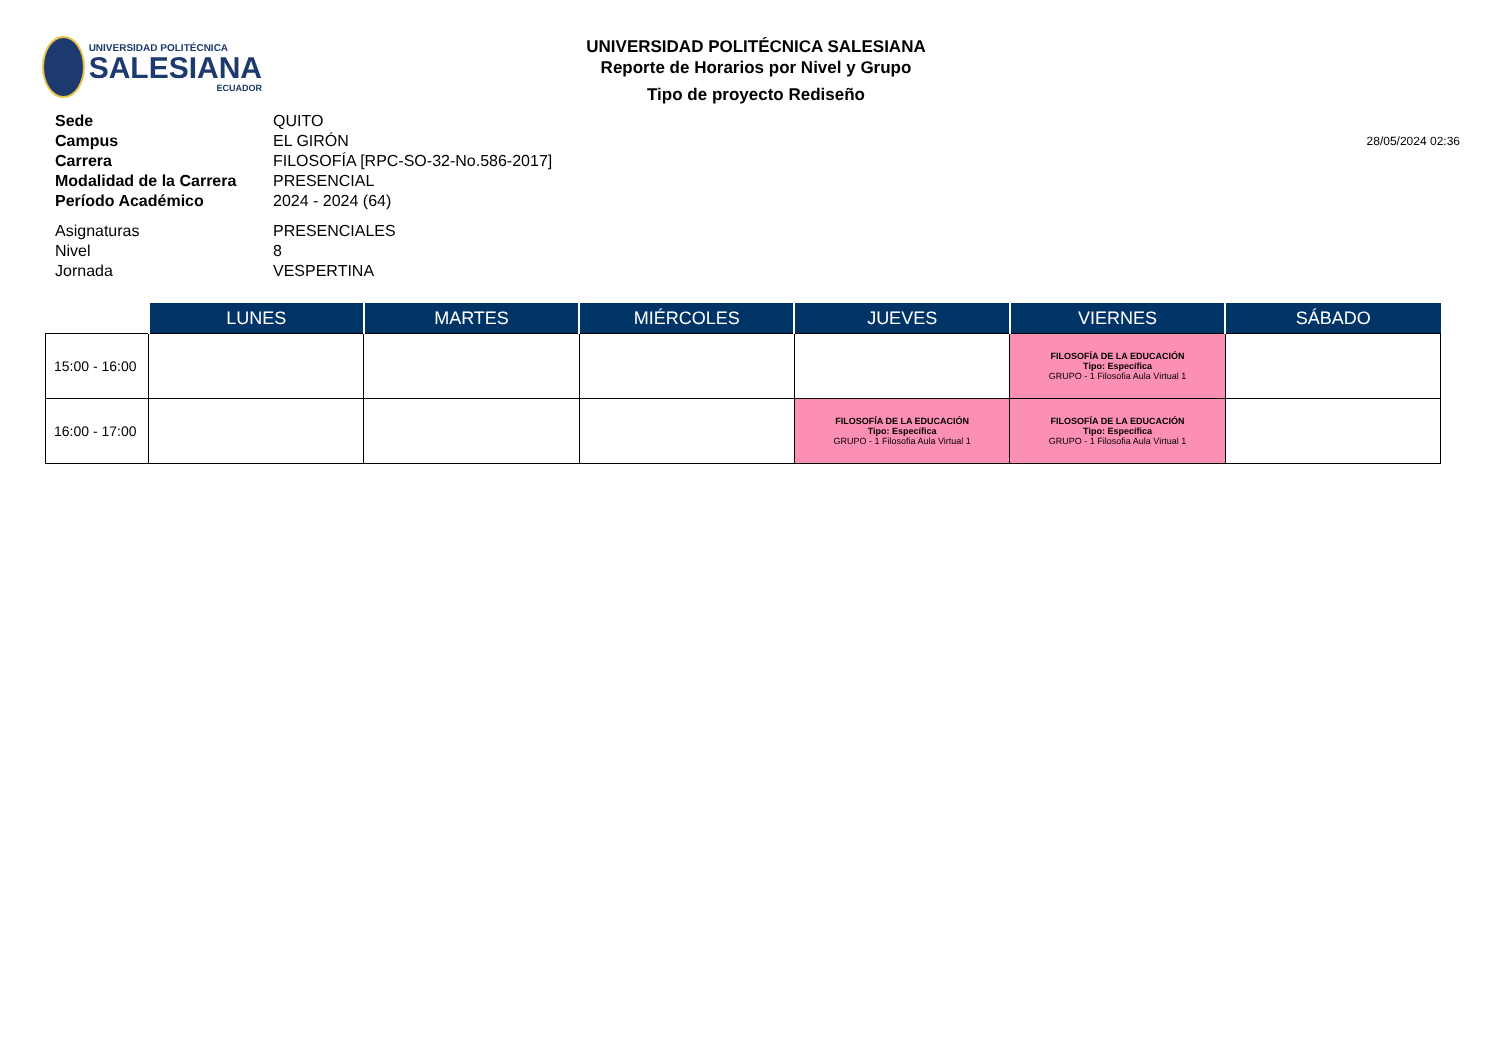UNIVERSIDAD POLITÉCNICA
SALESIANA
ECUADOR
UNIVERSIDAD POLITÉCNICA SALESIANA
Reporte de Horarios por Nivel y Grupo
Tipo de proyecto Rediseño
28/05/2024 02:36
Sede QUITO
Campus EL GIRÓN
Carrera FILOSOFÍA [RPC-SO-32-No.586-2017]
Modalidad de la Carrera
PRESENCIAL
Período Académico 2024 - 2024 (64)
Asignaturas PRESENCIALES
Nivel 8
Jornada VESPERTINA
| | LUNES | MARTES | MIÉRCOLES | JUEVES | VIERNES | SÁBADO |
| --- | --- | --- | --- | --- | --- | --- |
| 15:00 - 16:00 | | | | | FILOSOFÍA DE LA EDUCACIÓN Tipo: Específica GRUPO - 1 Filosofia Aula Virtual 1 | |
| 16:00 - 17:00 | | | | FILOSOFÍA DE LA EDUCACIÓN Tipo: Específica GRUPO - 1 Filosofia Aula Virtual 1 | FILOSOFÍA DE LA EDUCACIÓN Tipo: Específica GRUPO - 1 Filosofia Aula Virtual 1 | |